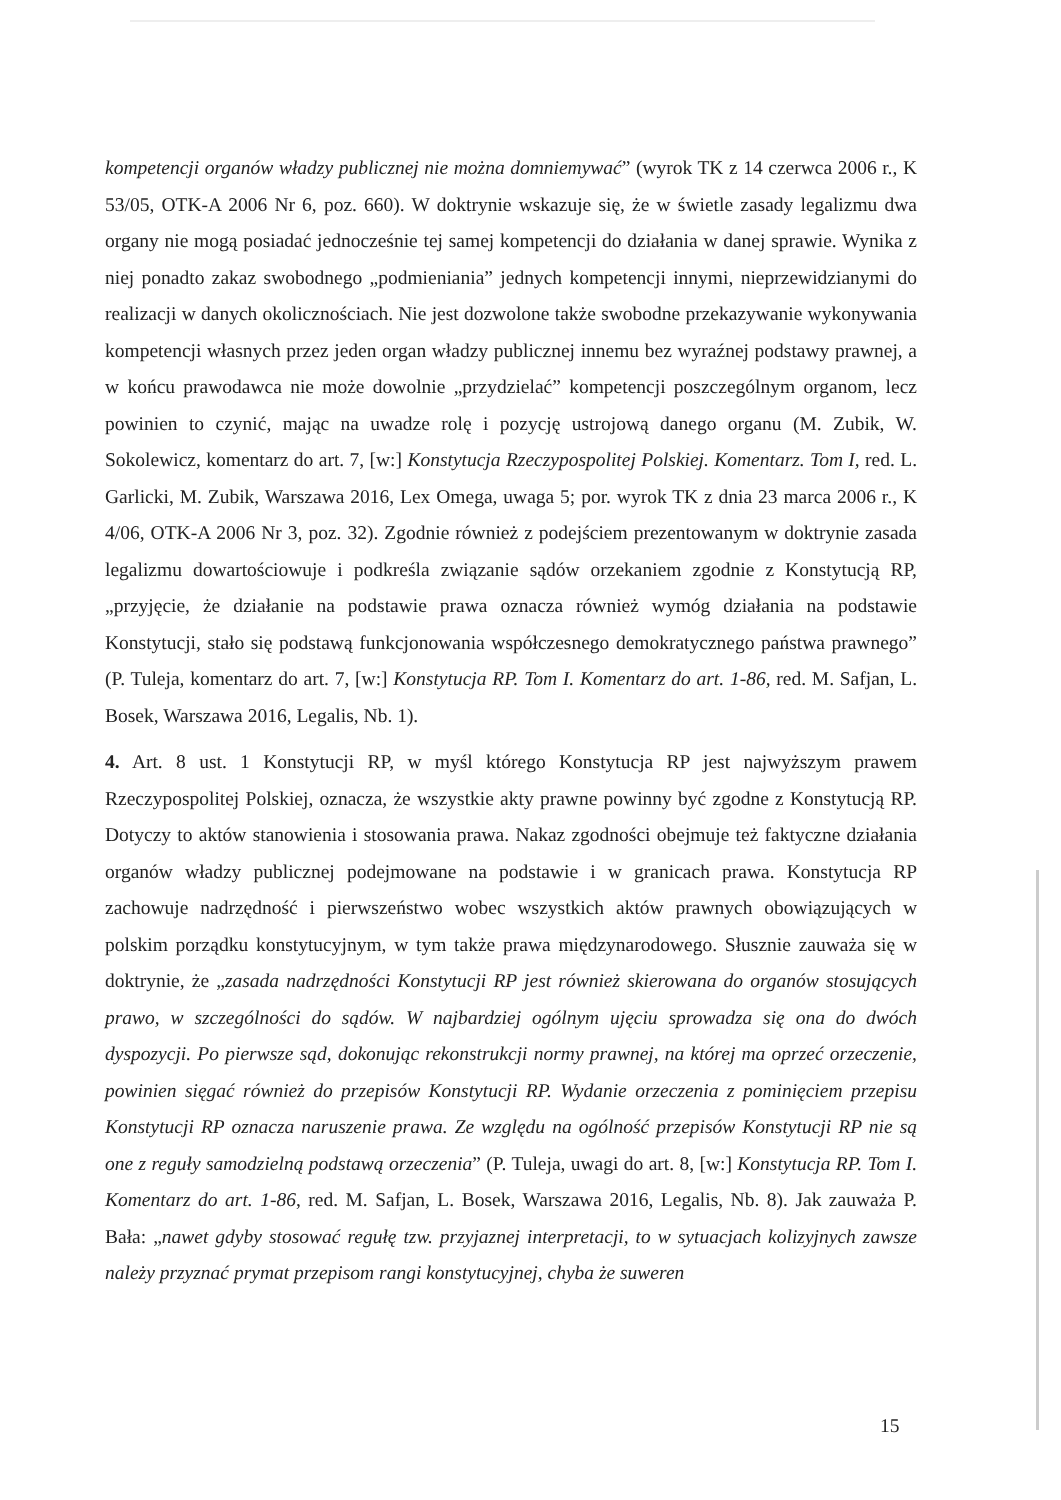kompetencji organów władzy publicznej nie można domniemywać” (wyrok TK z 14 czerwca 2006 r., K 53/05, OTK-A 2006 Nr 6, poz. 660). W doktrynie wskazuje się, że w świetle zasady legalizmu dwa organy nie mogą posiadać jednocześnie tej samej kompetencji do działania w danej sprawie. Wynika z niej ponadto zakaz swobodnego „podmieniania” jednych kompetencji innymi, nieprzewidzianymi do realizacji w danych okolicznościach. Nie jest dozwolone także swobodne przekazywanie wykonywania kompetencji własnych przez jeden organ władzy publicznej innemu bez wyraźnej podstawy prawnej, a w końcu prawodawca nie może dowolnie „przydzielać” kompetencji poszczególnym organom, lecz powinien to czynić, mając na uwadze rolę i pozycję ustrojową danego organu (M. Zubik, W. Sokolewicz, komentarz do art. 7, [w:] Konstytucja Rzeczypospolitej Polskiej. Komentarz. Tom I, red. L. Garlicki, M. Zubik, Warszawa 2016, Lex Omega, uwaga 5; por. wyrok TK z dnia 23 marca 2006 r., K 4/06, OTK-A 2006 Nr 3, poz. 32). Zgodnie również z podejściem prezentowanym w doktrynie zasada legalizmu dowartościowuje i podkreśla związanie sądów orzekaniem zgodnie z Konstytucją RP, „przyjęcie, że działanie na podstawie prawa oznacza również wymóg działania na podstawie Konstytucji, stało się podstawą funkcjonowania współczesnego demokratycznego państwa prawnego” (P. Tuleja, komentarz do art. 7, [w:] Konstytucja RP. Tom I. Komentarz do art. 1-86, red. M. Safjan, L. Bosek, Warszawa 2016, Legalis, Nb. 1).
4. Art. 8 ust. 1 Konstytucji RP, w myśl którego Konstytucja RP jest najwyższym prawem Rzeczypospolitej Polskiej, oznacza, że wszystkie akty prawne powinny być zgodne z Konstytucją RP. Dotyczy to aktów stanowienia i stosowania prawa. Nakaz zgodności obejmuje też faktyczne działania organów władzy publicznej podejmowane na podstawie i w granicach prawa. Konstytucja RP zachowuje nadrzędność i pierwszeństwo wobec wszystkich aktów prawnych obowiązujących w polskim porządku konstytucyjnym, w tym także prawa międzynarodowego. Słusznie zauważa się w doktrynie, że „zasada nadrzędności Konstytucji RP jest również skierowana do organów stosujących prawo, w szczególności do sądów. W najbardziej ogólnym ujęciu sprowadza się ona do dwóch dyspozycji. Po pierwsze sąd, dokonując rekonstrukcji normy prawnej, na której ma oprzeć orzeczenie, powinien sięgać również do przepisów Konstytucji RP. Wydanie orzeczenia z pominięciem przepisu Konstytucji RP oznacza naruszenie prawa. Ze względu na ogólność przepisów Konstytucji RP nie są one z reguły samodzielną podstawą orzeczenia” (P. Tuleja, uwagi do art. 8, [w:] Konstytucja RP. Tom I. Komentarz do art. 1-86, red. M. Safjan, L. Bosek, Warszawa 2016, Legalis, Nb. 8). Jak zauważa P. Bała: „nawet gdyby stosować regułę tzw. przyjaznej interpretacji, to w sytuacjach kolizyjnych zawsze należy przyznać prymat przepisom rangi konstytucyjnej, chyba że suweren
15